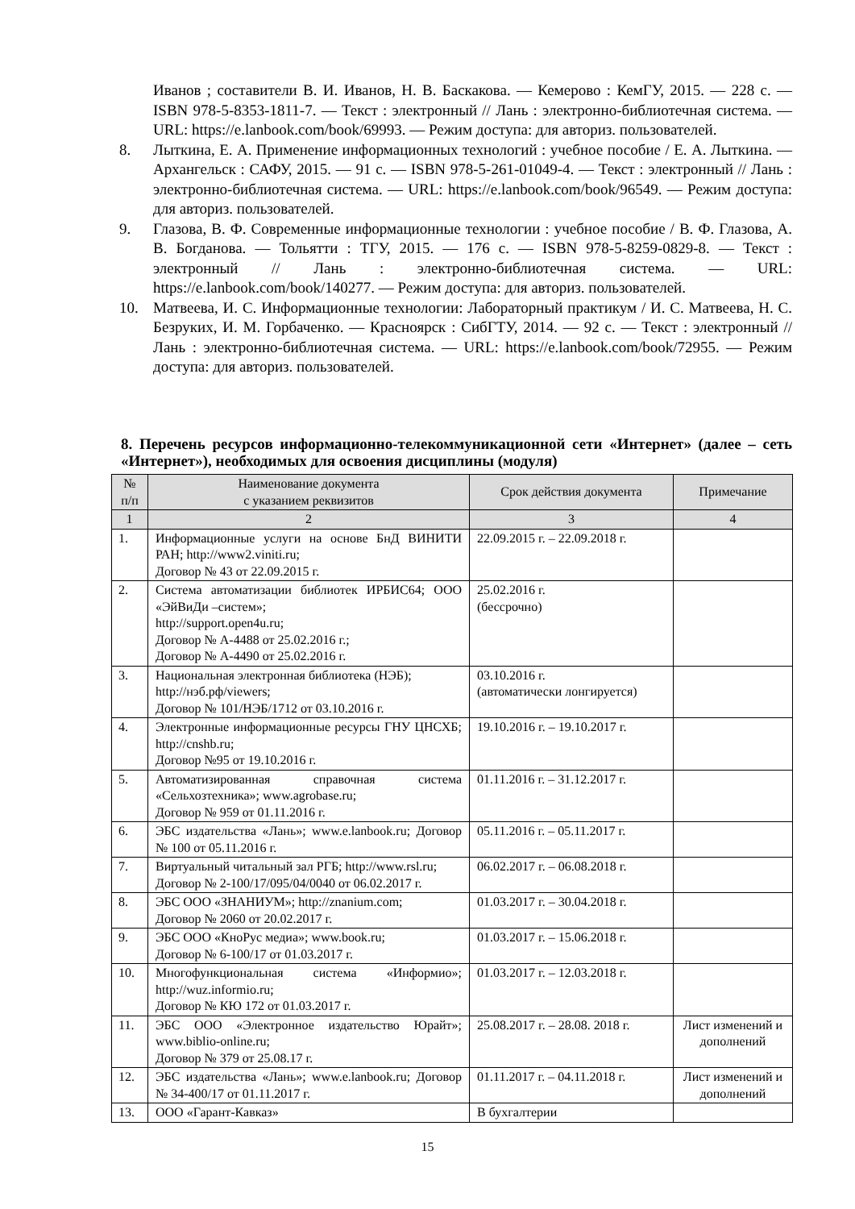Иванов ; составители В. И. Иванов, Н. В. Баскакова. — Кемерово : КемГУ, 2015. — 228 с. — ISBN 978-5-8353-1811-7. — Текст : электронный // Лань : электронно-библиотечная система. — URL: https://e.lanbook.com/book/69993. — Режим доступа: для авториз. пользователей.
8. Лыткина, Е. А. Применение информационных технологий : учебное пособие / Е. А. Лыткина. — Архангельск : САФУ, 2015. — 91 с. — ISBN 978-5-261-01049-4. — Текст : электронный // Лань : электронно-библиотечная система. — URL: https://e.lanbook.com/book/96549. — Режим доступа: для авториз. пользователей.
9. Глазова, В. Ф. Современные информационные технологии : учебное пособие / В. Ф. Глазова, А. В. Богданова. — Тольятти : ТГУ, 2015. — 176 с. — ISBN 978-5-8259-0829-8. — Текст : электронный // Лань : электронно-библиотечная система. — URL: https://e.lanbook.com/book/140277. — Режим доступа: для авториз. пользователей.
10. Матвеева, И. С. Информационные технологии: Лабораторный практикум / И. С. Матвеева, Н. С. Безруких, И. М. Горбаченко. — Красноярск : СибГТУ, 2014. — 92 с. — Текст : электронный // Лань : электронно-библиотечная система. — URL: https://e.lanbook.com/book/72955. — Режим доступа: для авториз. пользователей.
8. Перечень ресурсов информационно-телекоммуникационной сети «Интернет» (далее – сеть «Интернет»), необходимых для освоения дисциплины (модуля)
| № п/п | Наименование документа с указанием реквизитов | Срок действия документа | Примечание |
| --- | --- | --- | --- |
| 1 | 2 | 3 | 4 |
| 1. | Информационные услуги на основе БнД ВИНИТИ РАН; http://www2.viniti.ru; Договор № 43 от 22.09.2015 г. | 22.09.2015 г. – 22.09.2018 г. | |
| 2. | Система автоматизации библиотек ИРБИС64; ООО «ЭйВиДи –систем»; http://support.open4u.ru; Договор № А-4488 от 25.02.2016 г.; Договор № А-4490 от 25.02.2016 г. | 25.02.2016 г. (бессрочно) | |
| 3. | Национальная электронная библиотека (НЭБ); http://нэб.рф/viewers; Договор № 101/НЭБ/1712 от 03.10.2016 г. | 03.10.2016 г. (автоматически лонгируется) | |
| 4. | Электронные информационные ресурсы ГНУ ЦНСХБ; http://cnshb.ru; Договор №95 от 19.10.2016 г. | 19.10.2016 г. – 19.10.2017 г. | |
| 5. | Автоматизированная справочная система «Сельхозтехника»; www.agrobase.ru; Договор № 959 от 01.11.2016 г. | 01.11.2016 г. – 31.12.2017 г. | |
| 6. | ЭБС издательства «Лань»; www.e.lanbook.ru; Договор № 100 от 05.11.2016 г. | 05.11.2016 г. – 05.11.2017 г. | |
| 7. | Виртуальный читальный зал РГБ; http://www.rsl.ru; Договор № 2-100/17/095/04/0040 от 06.02.2017 г. | 06.02.2017 г. – 06.08.2018 г. | |
| 8. | ЭБС ООО «ЗНАНИУМ»; http://znanium.com; Договор № 2060 от 20.02.2017 г. | 01.03.2017 г. – 30.04.2018 г. | |
| 9. | ЭБС ООО «КноРус медиа»; www.book.ru; Договор № 6-100/17 от 01.03.2017 г. | 01.03.2017 г. – 15.06.2018 г. | |
| 10. | Многофункциональная система «Информио»; http://wuz.informio.ru; Договор № КЮ 172 от 01.03.2017 г. | 01.03.2017 г. – 12.03.2018 г. | |
| 11. | ЭБС ООО «Электронное издательство Юрайт»; www.biblio-online.ru; Договор № 379 от 25.08.17 г. | 25.08.2017 г. – 28.08. 2018 г. | Лист изменений и дополнений |
| 12. | ЭБС издательства «Лань»; www.e.lanbook.ru; Договор № 34-400/17 от 01.11.2017 г. | 01.11.2017 г. – 04.11.2018 г. | Лист изменений и дополнений |
| 13. | ООО «Гарант-Кавказ» | В бухгалтерии | |
15